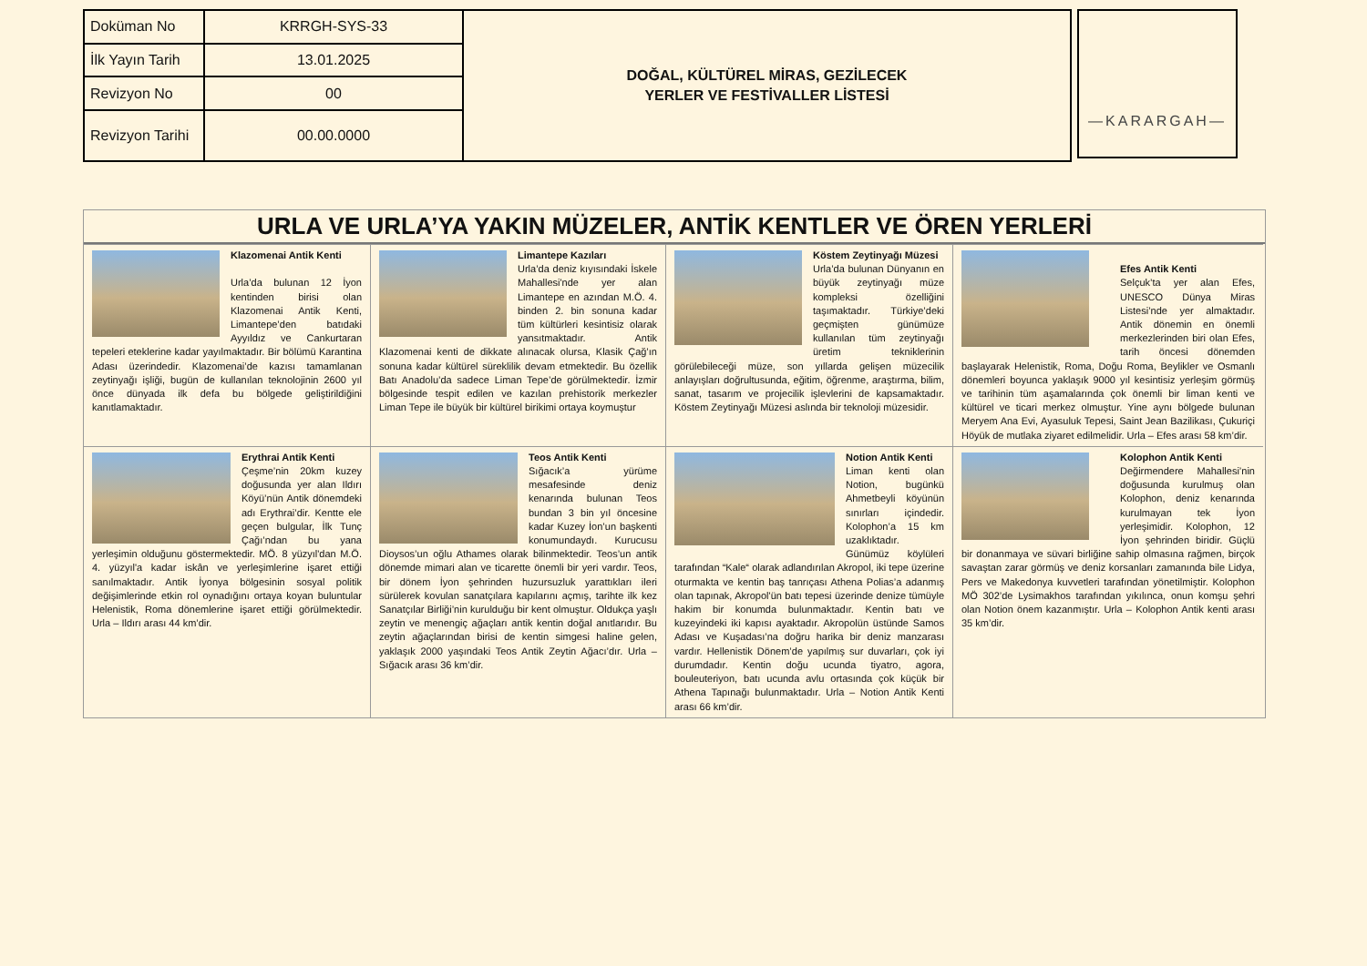| Doküman No | KRRGH-SYS-33 | DOĞAL, KÜLTÜREL MİRAS, GEZİLECEK YERLER VE FESTİVALLER LİSTESİ |
| İlk Yayın Tarih | 13.01.2025 | |
| Revizyon No | 00 | |
| Revizyon Tarihi | 00.00.0000 | |
—KARARGAH—
URLA VE URLA’YA YAKIN MÜZELER, ANTİK KENTLER VE ÖREN YERLERİ
Klazomenai Antik Kenti
Urla’da bulunan 12 İyon kentinden birisi olan Klazomenai Antik Kenti, Limantepe’den batıdaki Ayyıldız ve Cankurtaran tepeleri eteklerine kadar yayılmaktadır. Bir bölümü Karantina Adası üzerindedir. Klazomenai’de kazısı tamamlanan zeytinyağı işliği, bugün de kullanılan teknolojinin 2600 yıl önce dünyada ilk defa bu bölgede geliştirildiğini kanıtlamaktadır.
Limantepe Kazıları
Urla’da deniz kıyısındaki İskele Mahallesi'nde yer alan Limantepe en azından M.Ö. 4. binden 2. bin sonuna kadar tüm kültürleri kesintisiz olarak yansıtmaktadır. Antik Klazomenai kenti de dikkate alınacak olursa, Klasik Çağ’ın sonuna kadar kültürel süreklilik devam etmektedir. Bu özellik Batı Anadolu’da sadece Liman Tepe’de görülmektedir. İzmir bölgesinde tespit edilen ve kazılan prehistorik merkezler Liman Tepe ile büyük bir kültürel birikimi ortaya koymuştur
Köstem Zeytinyağı Müzesi
Urla’da bulunan Dünyanın en büyük zeytinyağı müze kompleksi özelliğini taşımaktadır. Türkiye’deki geçmişten günümüze kullanılan tüm zeytinyağı üretim tekniklerinin görülebileceği müze, son yıllarda gelişen müzecilik anlayışları doğrultusunda, eğitim, öğrenme, araştırma, bilim, sanat, tasarım ve projecilik işlevlerini de kapsamaktadır. Köstem Zeytinyağı Müzesi aslında bir teknoloji müzesidir.
Efes Antik Kenti
Selçuk’ta yer alan Efes, UNESCO Dünya Miras Listesi’nde yer almaktadır. Antik dönemin en önemli merkezlerinden biri olan Efes, tarih öncesi dönemden başlayarak Helenistik, Roma, Doğu Roma, Beylikler ve Osmanlı dönemleri boyunca yaklaşık 9000 yıl kesintisiz yerleşim görmüş ve tarihinin tüm aşamalarında çok önemli bir liman kenti ve kültürel ve ticari merkez olmuştur. Yine aynı bölgede bulunan Meryem Ana Evi, Ayasuluk Tepesi, Saint Jean Bazilikası, Çukuriçi Höyük de mutlaka ziyaret edilmelidir. Urla – Efes arası 58 km’dir.
Erythrai Antik Kenti
Çeşme’nin 20km kuzey doğusunda yer alan Ildırı Köyü’nün Antik dönemdeki adı Erythrai’dir. Kentte ele geçen bulgular, İlk Tunç Çağı’ndan bu yana yerleşimin olduğunu göstermektedir. MÖ. 8 yüzyıl'dan M.Ö. 4. yüzyıl'a kadar iskân ve yerleşimlerine işaret ettiği sanılmaktadır. Antik İyonya bölgesinin sosyal politik değişimlerinde etkin rol oynadığını ortaya koyan buluntular Helenistik, Roma dönemlerine işaret ettiği görülmektedir. Urla – Ildırı arası 44 km’dir.
Teos Antik Kenti
Sığacık’a yürüme mesafesinde deniz kenarında bulunan Teos bundan 3 bin yıl öncesine kadar Kuzey İon’un başkenti konumundaydı. Kurucusu Dioysos’un oğlu Athames olarak bilinmektedir. Teos’un antik dönemde mimari alan ve ticarette önemli bir yeri vardır. Teos, bir dönem İyon şehrinden huzursuzluk yarattıkları ileri sürülerek kovulan sanatçılara kapılarını açmış, tarihte ilk kez Sanatçılar Birliği’nin kurulduğu bir kent olmuştur. Oldukça yaşlı zeytin ve menengiç ağaçları antik kentin doğal anıtlarıdır. Bu zeytin ağaçlarından birisi de kentin simgesi haline gelen, yaklaşık 2000 yaşındaki Teos Antik Zeytin Ağacı’dır. Urla – Sığacık arası 36 km’dir.
Notion Antik Kenti
Liman kenti olan Notion, bugünkü Ahmetbeyli köyünün sınırları içindedir. Kolophon’a 15 km uzaklıktadır. Günümüz köylüleri tarafından “Kale“ olarak adlandırılan Akropol, iki tepe üzerine oturmakta ve kentin baş tanrıçası Athena Polias’a adanmış olan tapınak, Akropol'ün batı tepesi üzerinde denize tümüyle hakim bir konumda bulunmaktadır. Kentin batı ve kuzeyindeki iki kapısı ayaktadır. Akropolün üstünde Samos Adası ve Kuşadası’na doğru harika bir deniz manzarası vardır. Hellenistik Dönem’de yapılmış sur duvarları, çok iyi durumdadır. Kentin doğu ucunda tiyatro, agora, bouleuteriyon, batı ucunda avlu ortasında çok küçük bir Athena Tapınağı bulunmaktadır. Urla – Notion Antik Kenti arası 66 km’dir.
Kolophon Antik Kenti
Değirmendere Mahallesi’nin doğusunda kurulmuş olan Kolophon, deniz kenarında kurulmayan tek İyon yerleşimidir. Kolophon, 12 İyon şehrinden biridir. Güçlü bir donanmaya ve süvari birliğine sahip olmasına rağmen, birçok savaştan zarar görmüş ve deniz korsanları zamanında bile Lidya, Pers ve Makedonya kuvvetleri tarafından yönetilmiştir. Kolophon MÖ 302’de Lysimakhos tarafından yıkılınca, onun komşu şehri olan Notion önem kazanmıştır. Urla – Kolophon Antik kenti arası 35 km’dir.